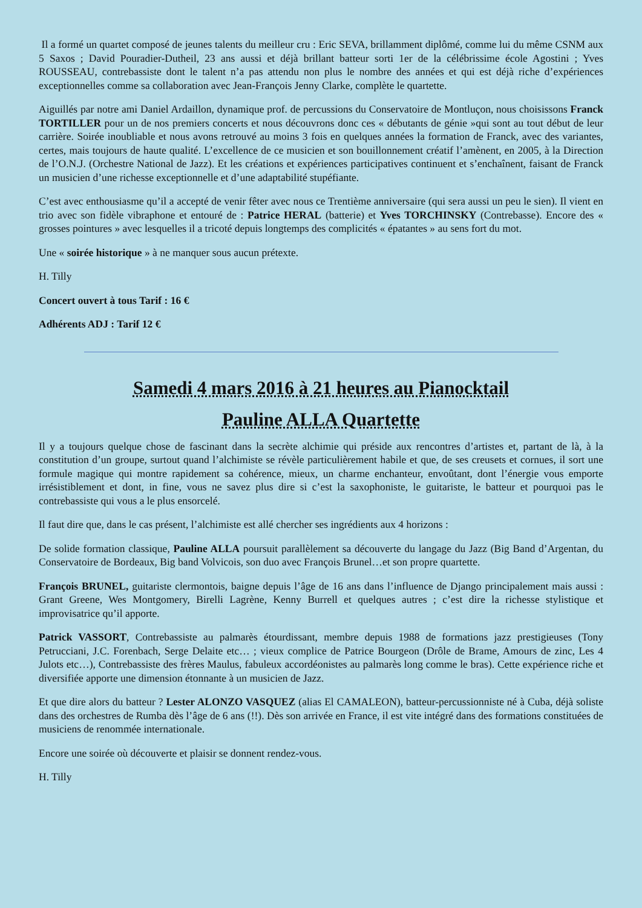Il a formé un quartet composé de jeunes talents du meilleur cru : Eric SEVA, brillamment diplômé, comme lui du même CSNM aux 5 Saxos ; David Pouradier-Dutheil, 23 ans aussi et déjà brillant batteur sorti 1er de la célébrissime école Agostini ; Yves ROUSSEAU, contrebassiste dont le talent n’a pas attendu non plus le nombre des années et qui est déjà riche d’expériences exceptionnelles comme sa collaboration avec Jean-François Jenny Clarke, complète le quartette.
Aiguillés par notre ami Daniel Ardaillon, dynamique prof. de percussions du Conservatoire de Montluçon, nous choisissons Franck TORTILLER pour un de nos premiers concerts et nous découvrons donc ces « débutants de génie »qui sont au tout début de leur carrière. Soirée inoubliable et nous avons retrouvé au moins 3 fois en quelques années la formation de Franck, avec des variantes, certes, mais toujours de haute qualité. L’excellence de ce musicien et son bouillonnement créatif l’amènent, en 2005, à la Direction de l’O.N.J. (Orchestre National de Jazz). Et les créations et expériences participatives continuent et s’enchaînent, faisant de Franck un musicien d’une richesse exceptionnelle et d’une adaptabilité stupéfiante.
C’est avec enthousiasme qu’il a accepté de venir fêter avec nous ce Trentième anniversaire (qui sera aussi un peu le sien). Il vient en trio avec son fidèle vibraphone et entouré de : Patrice HERAL (batterie) et Yves TORCHINSKY (Contrebasse). Encore des « grosses pointures » avec lesquelles il a tricoté depuis longtemps des complicités « épatantes » au sens fort du mot.
Une « soirée historique » à ne manquer sous aucun prétexte.
H. Tilly
Concert ouvert à tous Tarif : 16 €
Adhérents ADJ : Tarif 12 €
Samedi 4 mars 2016 à 21 heures au Pianocktail
Pauline ALLA Quartette
Il y a toujours quelque chose de fascinant dans la secrète alchimie qui préside aux rencontres d’artistes et, partant de là, à la constitution d’un groupe, surtout quand l’alchimiste se révèle particulièrement habile et que, de ses creusets et cornues, il sort une formule magique qui montre rapidement sa cohérence, mieux, un charme enchanteur, envoûtant, dont l’énergie vous emporte irrésistiblement et dont, in fine, vous ne savez plus dire si c’est la saxophoniste, le guitariste, le batteur et pourquoi pas le contrebassiste qui vous a le plus ensorcelé.
Il faut dire que, dans le cas présent, l’alchimiste est allé chercher ses ingrédients aux 4 horizons :
De solide formation classique, Pauline ALLA poursuit parallèlement sa découverte du langage du Jazz (Big Band d’Argentan, du Conservatoire de Bordeaux, Big band Volvicois, son duo avec François Brunel…et son propre quartette.
François BRUNEL, guitariste clermontois, baigne depuis l’âge de 16 ans dans l’influence de Django principalement mais aussi : Grant Greene, Wes Montgomery, Birelli Lagrène, Kenny Burrell et quelques autres ; c’est dire la richesse stylistique et improvisatrice qu’il apporte.
Patrick VASSORT, Contrebassiste au palmarès étourdissant, membre depuis 1988 de formations jazz prestigieuses (Tony Petrucciani, J.C. Forenbach, Serge Delaite etc… ; vieux complice de Patrice Bourgeon (Drôle de Brame, Amours de zinc, Les 4 Julots etc…), Contrebassiste des frères Maulus, fabuleux accordéonistes au palmarès long comme le bras). Cette expérience riche et diversifiée apporte une dimension étonnante à un musicien de Jazz.
Et que dire alors du batteur ? Lester ALONZO VASQUEZ (alias El CAMALEON), batteur-percussionniste né à Cuba, déjà soliste dans des orchestres de Rumba dès l’âge de 6 ans (!!). Dès son arrivée en France, il est vite intégré dans des formations constituées de musiciens de renommée internationale.
Encore une soirée où découverte et plaisir se donnent rendez-vous.
H. Tilly